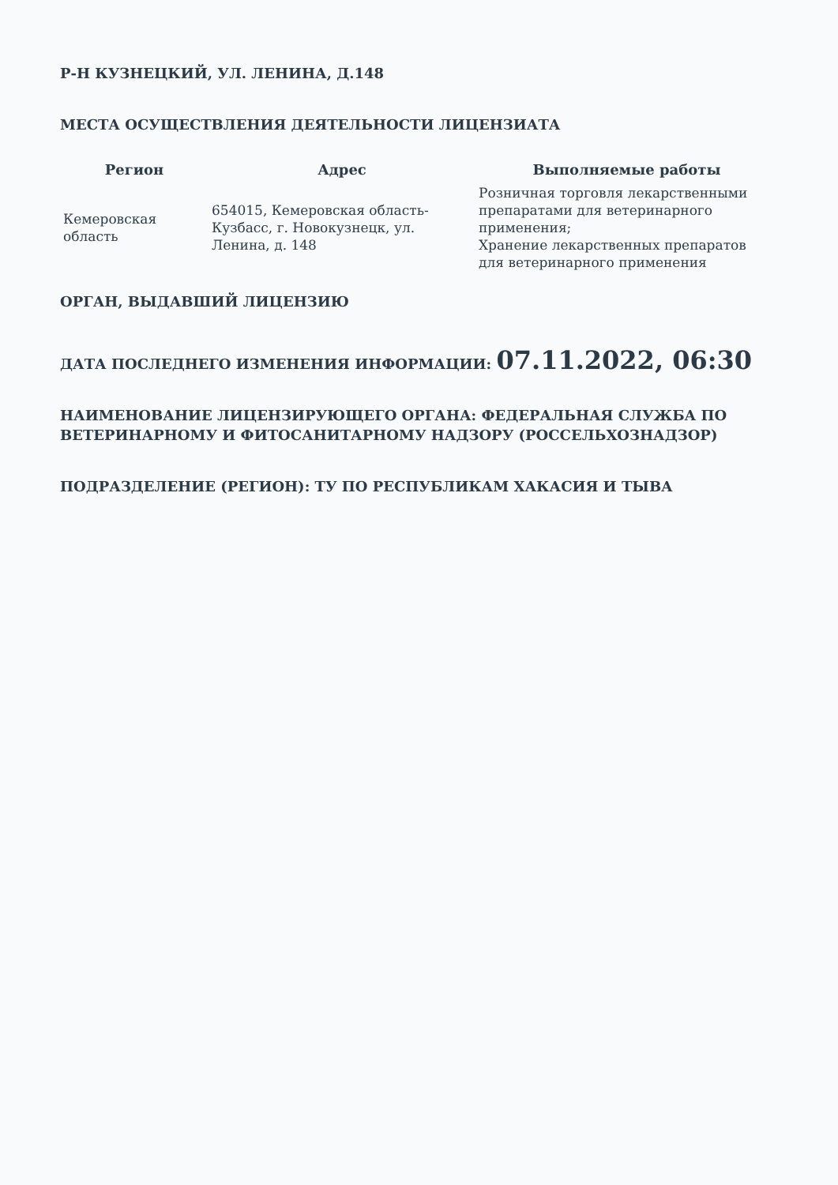Р-Н КУЗНЕЦКИЙ, УЛ. ЛЕНИНА, Д.148
МЕСТА ОСУЩЕСТВЛЕНИЯ ДЕЯТЕЛЬНОСТИ ЛИЦЕНЗИАТА
| Регион | Адрес | Выполняемые работы |
| --- | --- | --- |
| Кемеровская область | 654015, Кемеровская область-Кузбасс, г. Новокузнецк, ул. Ленина, д. 148 | Розничная торговля лекарственными препаратами для ветеринарного применения; Хранение лекарственных препаратов для ветеринарного применения |
ОРГАН, ВЫДАВШИЙ ЛИЦЕНЗИЮ
ДАТА ПОСЛЕДНЕГО ИЗМЕНЕНИЯ ИНФОРМАЦИИ: 07.11.2022, 06:30
НАИМЕНОВАНИЕ ЛИЦЕНЗИРУЮЩЕГО ОРГАНА: ФЕДЕРАЛЬНАЯ СЛУЖБА ПО ВЕТЕРИНАРНОМУ И ФИТОСАНИТАРНОМУ НАДЗОРУ (РОССЕЛЬХОЗНАДЗОР)
ПОДРАЗДЕЛЕНИЕ (РЕГИОН): ТУ ПО РЕСПУБЛИКАМ ХАКАСИЯ И ТЫВА